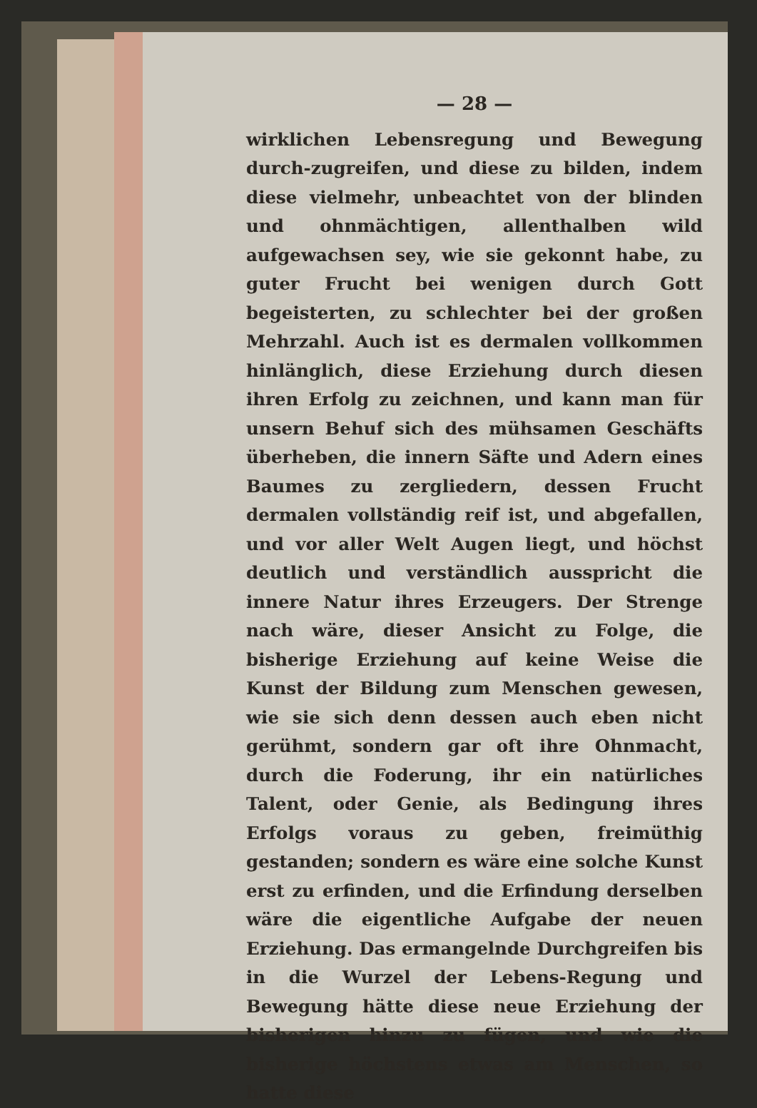— 28 —
wirklichen Lebensregung und Bewegung durch-zugreifen, und diese zu bilden, indem diese vielmehr, unbeachtet von der blinden und ohnmächtigen, allenthalben wild aufgewachsen sey, wie sie gekonnt habe, zu guter Frucht bei wenigen durch Gott begeisterten, zu schlechter bei der großen Mehrzahl. Auch ist es dermalen vollkommen hinlänglich, diese Erziehung durch diesen ihren Erfolg zu zeichnen, und kann man für unsern Behuf sich des mühsamen Geschäfts überheben, die innern Säfte und Adern eines Baumes zu zergliedern, dessen Frucht dermalen vollständig reif ist, und abgefallen, und vor aller Welt Augen liegt, und höchst deutlich und verständlich ausspricht die innere Natur ihres Erzeugers. Der Strenge nach wäre, dieser Ansicht zu Folge, die bisherige Erziehung auf keine Weise die Kunst der Bildung zum Menschen gewesen, wie sie sich denn dessen auch eben nicht gerühmt, sondern gar oft ihre Ohnmacht, durch die Foderung, ihr ein natürliches Talent, oder Genie, als Bedingung ihres Erfolgs voraus zu geben, freimüthig gestanden; sondern es wäre eine solche Kunst erst zu erfinden, und die Erfindung derselben wäre die eigentliche Aufgabe der neuen Erziehung. Das ermangelnde Durchgreifen bis in die Wurzel der Lebens-Regung und Bewegung hätte diese neue Erziehung der bisherigen hinzu zu fügen, und wie die bisherige höchstens etwas am Menschen, so hatte diese